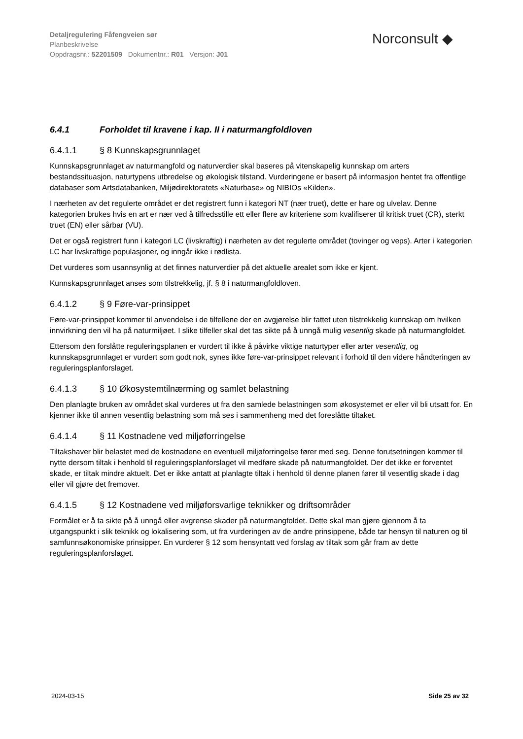Detaljregulering Fåfengveien sør
Planbeskrivelse
Oppdragsnr.: 52201509 Dokumentnr.: R01 Versjon: J01
Norconsult ◆
6.4.1 Forholdet til kravene i kap. II i naturmangfoldloven
6.4.1.1 § 8 Kunnskapsgrunnlaget
Kunnskapsgrunnlaget av naturmangfold og naturverdier skal baseres på vitenskapelig kunnskap om arters bestandssituasjon, naturtypens utbredelse og økologisk tilstand. Vurderingene er basert på informasjon hentet fra offentlige databaser som Artsdatabanken, Miljødirektoratets «Naturbase» og NIBIOs «Kilden».
I nærheten av det regulerte området er det registrert funn i kategori NT (nær truet), dette er hare og ulvelav. Denne kategorien brukes hvis en art er nær ved å tilfredsstille ett eller flere av kriteriene som kvalifiserer til kritisk truet (CR), sterkt truet (EN) eller sårbar (VU).
Det er også registrert funn i kategori LC (livskraftig) i nærheten av det regulerte området (tovinger og veps). Arter i kategorien LC har livskraftige populasjoner, og inngår ikke i rødlista.
Det vurderes som usannsynlig at det finnes naturverdier på det aktuelle arealet som ikke er kjent.
Kunnskapsgrunnlaget anses som tilstrekkelig, jf. § 8 i naturmangfoldloven.
6.4.1.2 § 9 Føre-var-prinsippet
Føre-var-prinsippet kommer til anvendelse i de tilfellene der en avgjørelse blir fattet uten tilstrekkelig kunnskap om hvilken innvirkning den vil ha på naturmiljøet. I slike tilfeller skal det tas sikte på å unngå mulig vesentlig skade på naturmangfoldet.
Ettersom den forslåtte reguleringsplanen er vurdert til ikke å påvirke viktige naturtyper eller arter vesentlig, og kunnskapsgrunnlaget er vurdert som godt nok, synes ikke føre-var-prinsippet relevant i forhold til den videre håndteringen av reguleringsplanforslaget.
6.4.1.3 § 10 Økosystemtilnærming og samlet belastning
Den planlagte bruken av området skal vurderes ut fra den samlede belastningen som økosystemet er eller vil bli utsatt for. En kjenner ikke til annen vesentlig belastning som må ses i sammenheng med det foreslåtte tiltaket.
6.4.1.4 § 11 Kostnadene ved miljøforringelse
Tiltakshaver blir belastet med de kostnadene en eventuell miljøforringelse fører med seg. Denne forutsetningen kommer til nytte dersom tiltak i henhold til reguleringsplanforslaget vil medføre skade på naturmangfoldet. Der det ikke er forventet skade, er tiltak mindre aktuelt. Det er ikke antatt at planlagte tiltak i henhold til denne planen fører til vesentlig skade i dag eller vil gjøre det fremover.
6.4.1.5 § 12 Kostnadene ved miljøforsvarlige teknikker og driftsområder
Formålet er å ta sikte på å unngå eller avgrense skader på naturmangfoldet. Dette skal man gjøre gjennom å ta utgangspunkt i slik teknikk og lokalisering som, ut fra vurderingen av de andre prinsippene, både tar hensyn til naturen og til samfunnsøkonomiske prinsipper. En vurderer § 12 som hensyntatt ved forslag av tiltak som går fram av dette reguleringsplanforslaget.
2024-03-15 Side 25 av 32